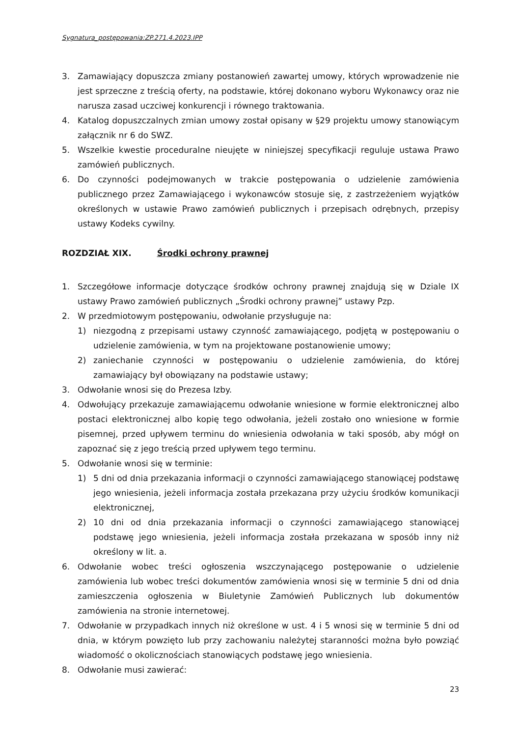Sygnatura_postępowania:ZP.271.4.2023.IPP
3. Zamawiający dopuszcza zmiany postanowień zawartej umowy, których wprowadzenie nie jest sprzeczne z treścią oferty, na podstawie, której dokonano wyboru Wykonawcy oraz nie narusza zasad uczciwej konkurencji i równego traktowania.
4. Katalog dopuszczalnych zmian umowy został opisany w §29 projektu umowy stanowiącym załącznik nr 6 do SWZ.
5. Wszelkie kwestie proceduralne nieujęte w niniejszej specyfikacji reguluje ustawa Prawo zamówień publicznych.
6. Do czynności podejmowanych w trakcie postępowania o udzielenie zamówienia publicznego przez Zamawiającego i wykonawców stosuje się, z zastrzeżeniem wyjątków określonych w ustawie Prawo zamówień publicznych i przepisach odrębnych, przepisy ustawy Kodeks cywilny.
ROZDZIAŁ XIX. Środki ochrony prawnej
1. Szczegółowe informacje dotyczące środków ochrony prawnej znajdują się w Dziale IX ustawy Prawo zamówień publicznych „Środki ochrony prawnej” ustawy Pzp.
2. W przedmiotowym postępowaniu, odwołanie przysługuje na:
1) niezgodną z przepisami ustawy czynność zamawiającego, podjętą w postępowaniu o udzielenie zamówienia, w tym na projektowane postanowienie umowy;
2) zaniechanie czynności w postępowaniu o udzielenie zamówienia, do której zamawiający był obowiązany na podstawie ustawy;
3. Odwołanie wnosi się do Prezesa Izby.
4. Odwołujący przekazuje zamawiającemu odwołanie wniesione w formie elektronicznej albo postaci elektronicznej albo kopię tego odwołania, jeżeli zostało ono wniesione w formie pisemnej, przed upływem terminu do wniesienia odwołania w taki sposób, aby mógł on zapoznać się z jego treścią przed upływem tego terminu.
5. Odwołanie wnosi się w terminie:
1) 5 dni od dnia przekazania informacji o czynności zamawiającego stanowiącej podstawę jego wniesienia, jeżeli informacja została przekazana przy użyciu środków komunikacji elektronicznej,
2) 10 dni od dnia przekazania informacji o czynności zamawiającego stanowiącej podstawę jego wniesienia, jeżeli informacja została przekazana w sposób inny niż określony w lit. a.
6. Odwołanie wobec treści ogłoszenia wszczynającego postępowanie o udzielenie zamówienia lub wobec treści dokumentów zamówienia wnosi się w terminie 5 dni od dnia zamieszczenia ogłoszenia w Biuletynie Zamówień Publicznych lub dokumentów zamówienia na stronie internetowej.
7. Odwołanie w przypadkach innych niż określone w ust. 4 i 5 wnosi się w terminie 5 dni od dnia, w którym powzięto lub przy zachowaniu należytej staranności można było powziąć wiadomość o okolicznościach stanowiących podstawę jego wniesienia.
8. Odwołanie musi zawierać:
23